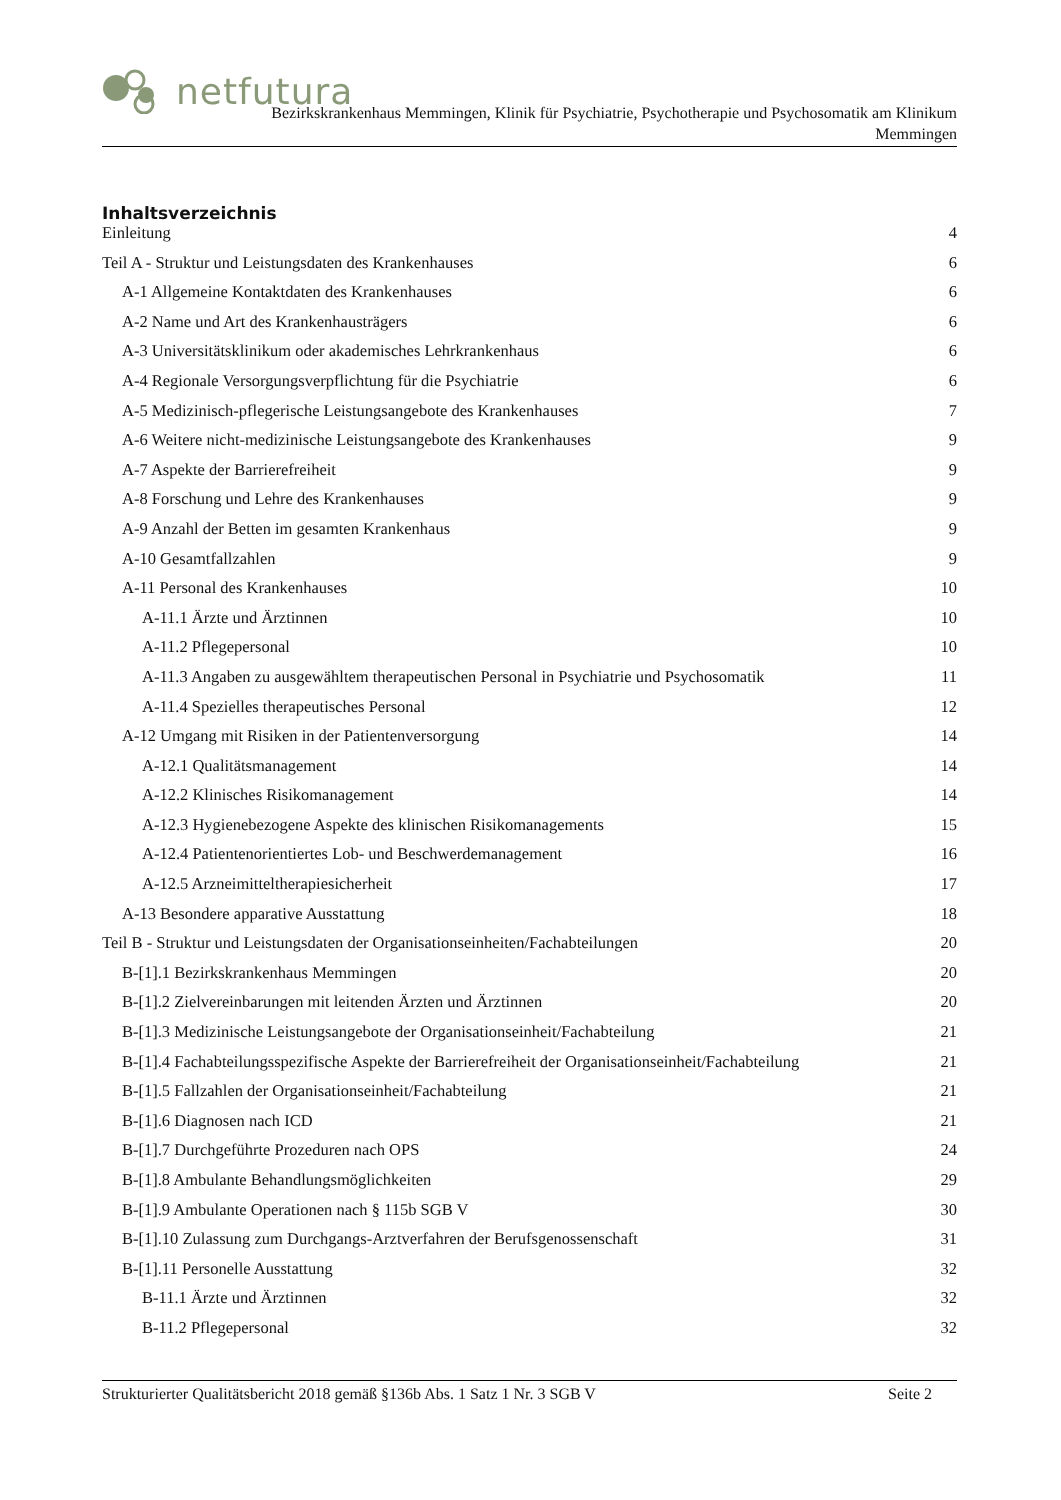netfutura
Bezirkskrankenhaus Memmingen, Klinik für Psychiatrie, Psychotherapie und Psychosomatik am Klinikum
Memmingen
Inhaltsverzeichnis
Einleitung 4
Teil A - Struktur und Leistungsdaten des Krankenhauses 6
A-1 Allgemeine Kontaktdaten des Krankenhauses 6
A-2 Name und Art des Krankenhausträgers 6
A-3 Universitätsklinikum oder akademisches Lehrkrankenhaus 6
A-4 Regionale Versorgungsverpflichtung für die Psychiatrie 6
A-5 Medizinisch-pflegerische Leistungsangebote des Krankenhauses 7
A-6 Weitere nicht-medizinische Leistungsangebote des Krankenhauses 9
A-7 Aspekte der Barrierefreiheit 9
A-8 Forschung und Lehre des Krankenhauses 9
A-9 Anzahl der Betten im gesamten Krankenhaus 9
A-10 Gesamtfallzahlen 9
A-11 Personal des Krankenhauses 10
A-11.1 Ärzte und Ärztinnen 10
A-11.2 Pflegepersonal 10
A-11.3 Angaben zu ausgewähltem therapeutischen Personal in Psychiatrie und Psychosomatik 11
A-11.4 Spezielles therapeutisches Personal 12
A-12 Umgang mit Risiken in der Patientenversorgung 14
A-12.1 Qualitätsmanagement 14
A-12.2 Klinisches Risikomanagement 14
A-12.3 Hygienebezogene Aspekte des klinischen Risikomanagements 15
A-12.4 Patientenorientiertes Lob- und Beschwerdemanagement 16
A-12.5 Arzneimitteltherapiesicherheit 17
A-13 Besondere apparative Ausstattung 18
Teil B - Struktur und Leistungsdaten der Organisationseinheiten/Fachabteilungen 20
B-[1].1 Bezirkskrankenhaus Memmingen 20
B-[1].2 Zielvereinbarungen mit leitenden Ärzten und Ärztinnen 20
B-[1].3 Medizinische Leistungsangebote der Organisationseinheit/Fachabteilung 21
B-[1].4 Fachabteilungsspezifische Aspekte der Barrierefreiheit der Organisationseinheit/Fachabteilung 21
B-[1].5 Fallzahlen der Organisationseinheit/Fachabteilung 21
B-[1].6 Diagnosen nach ICD 21
B-[1].7 Durchgeführte Prozeduren nach OPS 24
B-[1].8 Ambulante Behandlungsmöglichkeiten 29
B-[1].9 Ambulante Operationen nach § 115b SGB V 30
B-[1].10 Zulassung zum Durchgangs-Arztverfahren der Berufsgenossenschaft 31
B-[1].11 Personelle Ausstattung 32
B-11.1 Ärzte und Ärztinnen 32
B-11.2 Pflegepersonal 32
Strukturierter Qualitätsbericht 2018 gemäß §136b Abs. 1 Satz 1 Nr. 3 SGB V Seite 2